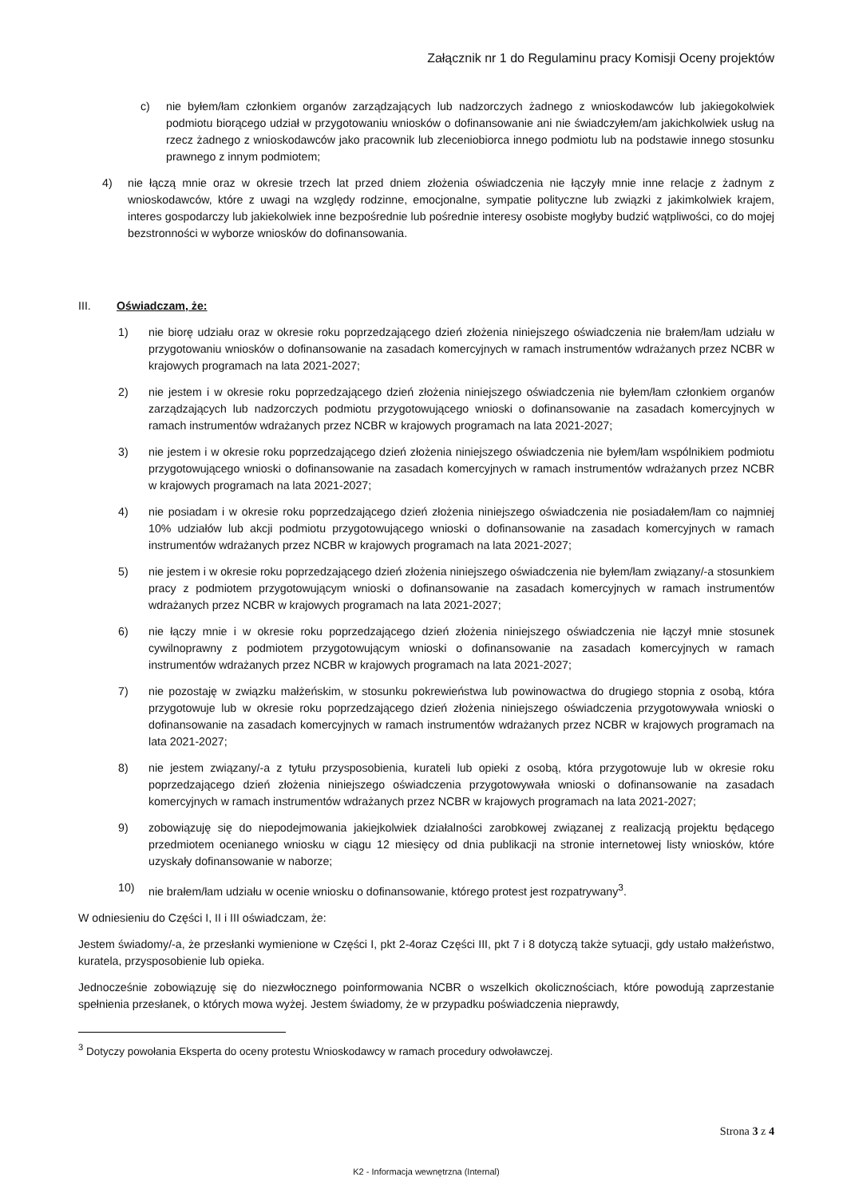Załącznik nr 1 do Regulaminu pracy Komisji Oceny projektów
c) nie byłem/łam członkiem organów zarządzających lub nadzorczych żadnego z wnioskodawców lub jakiegokolwiek podmiotu biorącego udział w przygotowaniu wniosków o dofinansowanie ani nie świadczyłem/am jakichkolwiek usług na rzecz żadnego z wnioskodawców jako pracownik lub zleceniobiorca innego podmiotu lub na podstawie innego stosunku prawnego z innym podmiotem;
4) nie łączą mnie oraz w okresie trzech lat przed dniem złożenia oświadczenia nie łączyły mnie inne relacje z żadnym z wnioskodawców, które z uwagi na względy rodzinne, emocjonalne, sympatie polityczne lub związki z jakimkolwiek krajem, interes gospodarczy lub jakiekolwiek inne bezpośrednie lub pośrednie interesy osobiste mogłyby budzić wątpliwości, co do mojej bezstronności w wyborze wniosków do dofinansowania.
III. Oświadczam, że:
1) nie biorę udziału oraz w okresie roku poprzedzającego dzień złożenia niniejszego oświadczenia nie brałem/łam udziału w przygotowaniu wniosków o dofinansowanie na zasadach komercyjnych w ramach instrumentów wdrażanych przez NCBR w krajowych programach na lata 2021-2027;
2) nie jestem i w okresie roku poprzedzającego dzień złożenia niniejszego oświadczenia nie byłem/łam członkiem organów zarządzających lub nadzorczych podmiotu przygotowującego wnioski o dofinansowanie na zasadach komercyjnych w ramach instrumentów wdrażanych przez NCBR w krajowych programach na lata 2021-2027;
3) nie jestem i w okresie roku poprzedzającego dzień złożenia niniejszego oświadczenia nie byłem/łam wspólnikiem podmiotu przygotowującego wnioski o dofinansowanie na zasadach komercyjnych w ramach instrumentów wdrażanych przez NCBR w krajowych programach na lata 2021-2027;
4) nie posiadam i w okresie roku poprzedzającego dzień złożenia niniejszego oświadczenia nie posiadałem/łam co najmniej 10% udziałów lub akcji podmiotu przygotowującego wnioski o dofinansowanie na zasadach komercyjnych w ramach instrumentów wdrażanych przez NCBR w krajowych programach na lata 2021-2027;
5) nie jestem i w okresie roku poprzedzającego dzień złożenia niniejszego oświadczenia nie byłem/łam związany/-a stosunkiem pracy z podmiotem przygotowującym wnioski o dofinansowanie na zasadach komercyjnych w ramach instrumentów wdrażanych przez NCBR w krajowych programach na lata 2021-2027;
6) nie łączy mnie i w okresie roku poprzedzającego dzień złożenia niniejszego oświadczenia nie łączył mnie stosunek cywilnoprawny z podmiotem przygotowującym wnioski o dofinansowanie na zasadach komercyjnych w ramach instrumentów wdrażanych przez NCBR w krajowych programach na lata 2021-2027;
7) nie pozostaję w związku małżeńskim, w stosunku pokrewieństwa lub powinowactwa do drugiego stopnia z osobą, która przygotowuje lub w okresie roku poprzedzającego dzień złożenia niniejszego oświadczenia przygotowywała wnioski o dofinansowanie na zasadach komercyjnych w ramach instrumentów wdrażanych przez NCBR w krajowych programach na lata 2021-2027;
8) nie jestem związany/-a z tytułu przysposobienia, kurateli lub opieki z osobą, która przygotowuje lub w okresie roku poprzedzającego dzień złożenia niniejszego oświadczenia przygotowywała wnioski o dofinansowanie na zasadach komercyjnych w ramach instrumentów wdrażanych przez NCBR w krajowych programach na lata 2021-2027;
9) zobowiązuję się do niepodejmowania jakiejkolwiek działalności zarobkowej związanej z realizacją projektu będącego przedmiotem ocenianego wniosku w ciągu 12 miesięcy od dnia publikacji na stronie internetowej listy wniosków, które uzyskały dofinansowanie w naborze;
10) nie brałem/łam udziału w ocenie wniosku o dofinansowanie, którego protest jest rozpatrywany<sup>3</sup>.
W odniesieniu do Części I, II i III oświadczam, że:
Jestem świadomy/-a, że przesłanki wymienione w Części I, pkt 2-4oraz Części III, pkt 7 i 8 dotyczą także sytuacji, gdy ustało małżeństwo, kuratela, przysposobienie lub opieka.
Jednocześnie zobowiązuję się do niezwłocznego poinformowania NCBR o wszelkich okolicznościach, które powodują zaprzestanie spełnienia przesłanek, o których mowa wyżej. Jestem świadomy, że w przypadku poświadczenia nieprawdy,
<sup>3</sup> Dotyczy powołania Eksperta do oceny protestu Wnioskodawcy w ramach procedury odwoławczej.
Strona 3 z 4
K2 - Informacja wewnętrzna (Internal)